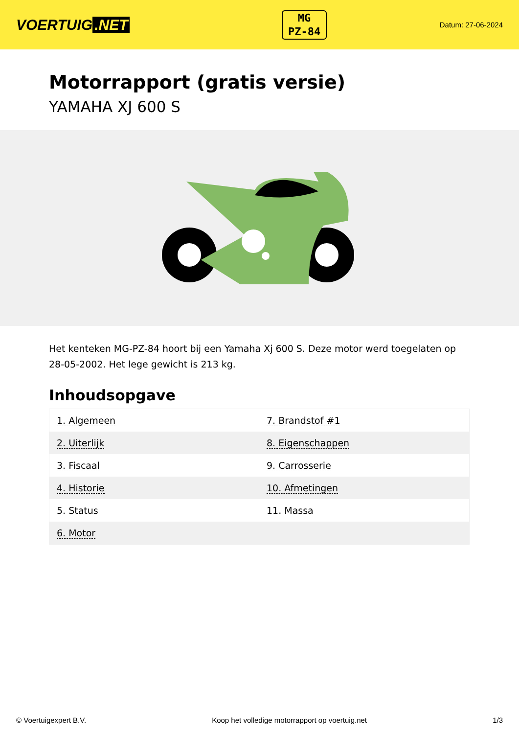VOERTUIG.NET
MG
PZ-84
Datum: 27-06-2024
Motorrapport (gratis versie)
YAMAHA XJ 600 S
Het kenteken MG-PZ-84 hoort bij een Yamaha Xj 600 S. Deze motor werd toegelaten op 28-05-2002. Het lege gewicht is 213 kg.
Inhoudsopgave
| 1. Algemeen | 7. Brandstof #1 |
| 2. Uiterlijk | 8. Eigenschappen |
| 3. Fiscaal | 9. Carrosserie |
| 4. Historie | 10. Afmetingen |
| 5. Status | 11. Massa |
| 6. Motor | |
© Voertuigexpert B.V. Koop het volledige motorrapport op voertuig.net 1/3